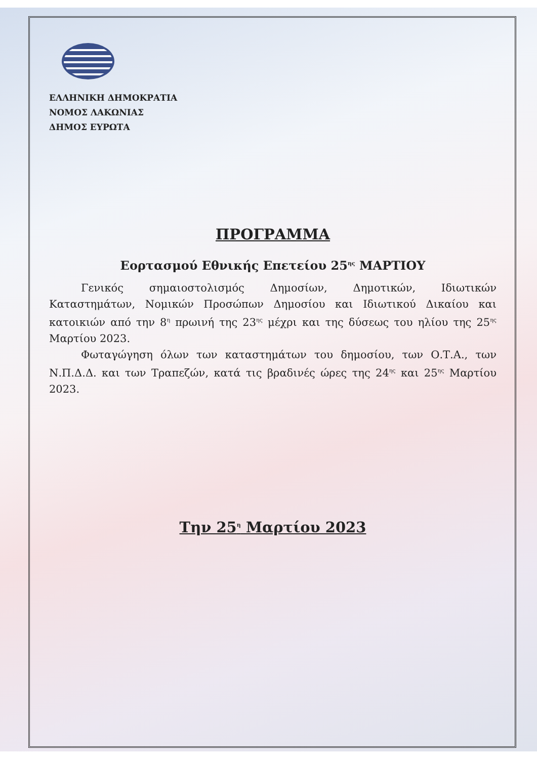ΕΛΛΗΝΙΚΗ ΔΗΜΟΚΡΑΤΙΑ
ΝΟΜΟΣ ΛΑΚΩΝΙΑΣ
ΔΗΜΟΣ ΕΥΡΩΤΑ
ΠΡΟΓΡΑΜΜΑ
Εορτασμού Εθνικής Επετείου 25<sup>ης</sup> ΜΑΡΤΙΟΥ
Γενικός σημαιοστολισμός Δημοσίων, Δημοτικών, Ιδιωτικών Καταστημάτων, Νομικών Προσώπων Δημοσίου και Ιδιωτικού Δικαίου και κατοικιών από την 8<sup>η</sup> πρωινή της 23<sup>ης</sup> μέχρι και της δύσεως του ηλίου της 25<sup>ης</sup> Μαρτίου 2023.
Φωταγώγηση όλων των καταστημάτων του δημοσίου, των Ο.Τ.Α., των Ν.Π.Δ.Δ. και των Τραπεζών, κατά τις βραδινές ώρες της 24<sup>ης</sup> και 25<sup>ης</sup> Μαρτίου 2023.
Την 25<sup>η</sup> Μαρτίου 2023